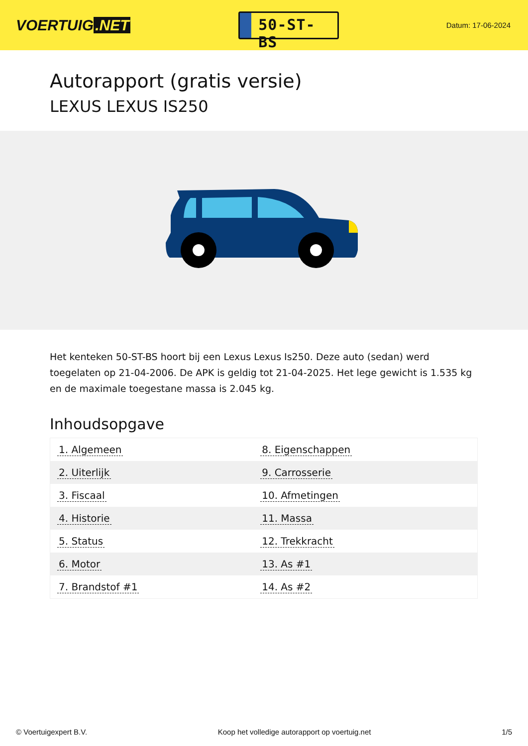VOERTUIG.NET
50-ST-BS
Datum: 17-06-2024
Autorapport (gratis versie)
LEXUS LEXUS IS250
Het kenteken 50-ST-BS hoort bij een Lexus Lexus Is250. Deze auto (sedan) werd toegelaten op 21-04-2006. De APK is geldig tot 21-04-2025. Het lege gewicht is 1.535 kg en de maximale toegestane massa is 2.045 kg.
Inhoudsopgave
| 1. Algemeen | 8. Eigenschappen |
| 2. Uiterlijk | 9. Carrosserie |
| 3. Fiscaal | 10. Afmetingen |
| 4. Historie | 11. Massa |
| 5. Status | 12. Trekkracht |
| 6. Motor | 13. As #1 |
| 7. Brandstof #1 | 14. As #2 |
© Voertuigexpert B.V. Koop het volledige autorapport op voertuig.net
1/5